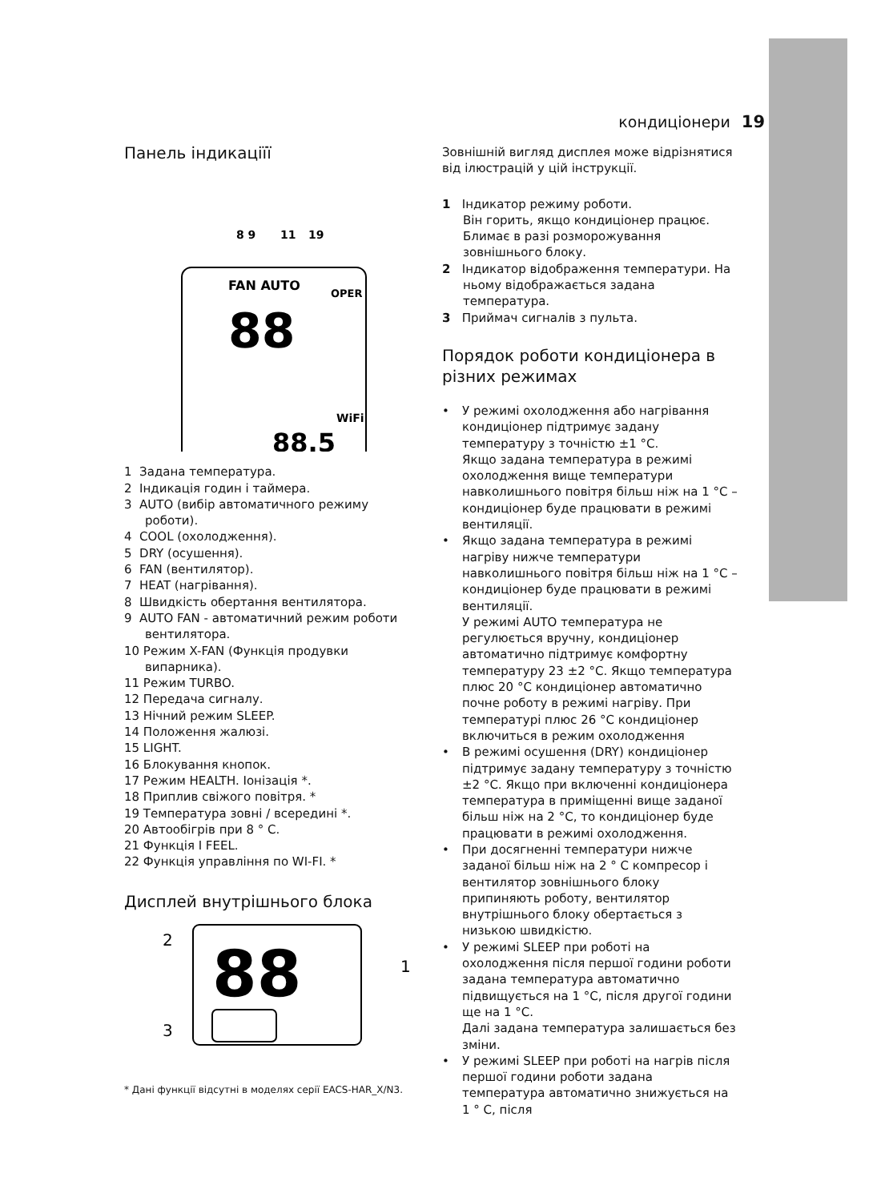кондиціонери 19
Панель індикаціїї
8 9
11
19
88
88.5
FAN AUTO
OPER
WiFi
1 Задана температура.
2 Індикація годин і таймера.
3 AUTO (вибір автоматичного режиму роботи).
4 COOL (охолодження).
5 DRY (осушення).
6 FAN (вентилятор).
7 HEAT (нагрівання).
8 Швидкість обертання вентилятора.
9 AUTO FAN - автоматичний режим роботи вентилятора.
10 Режим X-FAN (Функція продувки випарника).
11 Режим TURBO.
12 Передача сигналу.
13 Нічний режим SLEEP.
14 Положення жалюзі.
15 LIGHT.
16 Блокування кнопок.
17 Режим HEALTH. Іонізація *.
18 Приплив свіжого повітря. *
19 Температура зовні / всередині *.
20 Автообігрів при 8 ° С.
21 Функція I FEEL.
22 Функція управління по WI-FI. *
Дисплей внутрішнього блока
2
3
1
88
* Дані функції відсутні в моделях серії EACS-HAR_X/N3.
Зовнішній вигляд дисплея може відрізнятися від ілюстрацій у цій інструкції.
1 Індикатор режиму роботи.
Він горить, якщо кондиціонер працює. Блимає в разі розморожування зовнішнього блоку.
2 Індикатор відображення температури. На ньому відображається задана температура.
3 Приймач сигналів з пульта.
Порядок роботи кондиціонера в різних режимах
• У режимі охолодження або нагрівання кондиціонер підтримує задану температуру з точністю ±1 °С.
Якщо задана температура в режимі охолодження вище температури навколишнього повітря більш ніж на 1 °С – кондиціонер буде працювати в режимі вентиляції.
• Якщо задана температура в режимі нагріву нижче температури навколишнього повітря більш ніж на 1 °С – кондиціонер буде працювати в режимі вентиляції.
У режимі AUTO температура не регулюється вручну, кондиціонер автоматично підтримує комфортну температуру 23 ±2 °С. Якщо температура плюс 20 °С кондиціонер автоматично почне роботу в режимі нагріву. При температурі плюс 26 °С кондиціонер включиться в режим охолодження
• В режимі осушення (DRY) кондиціонер підтримує задану температуру з точністю ±2 °С. Якщо при включенні кондиціонера температура в приміщенні вище заданої більш ніж на 2 °С, то кондиціонер буде працювати в режимі охолодження.
• При досягненні температури нижче заданої більш ніж на 2 ° С компресор і вентилятор зовнішнього блоку припиняють роботу, вентилятор внутрішнього блоку обертається з низькою швидкістю.
• У режимі SLEEP при роботі на охолодження після першої години роботи задана температура автоматично підвищується на 1 °С, після другої години ще на 1 °С.
Далі задана температура залишається без зміни.
• У режимі SLEEP при роботі на нагрів після першої години роботи задана температура автоматично знижується на 1 ° С, після